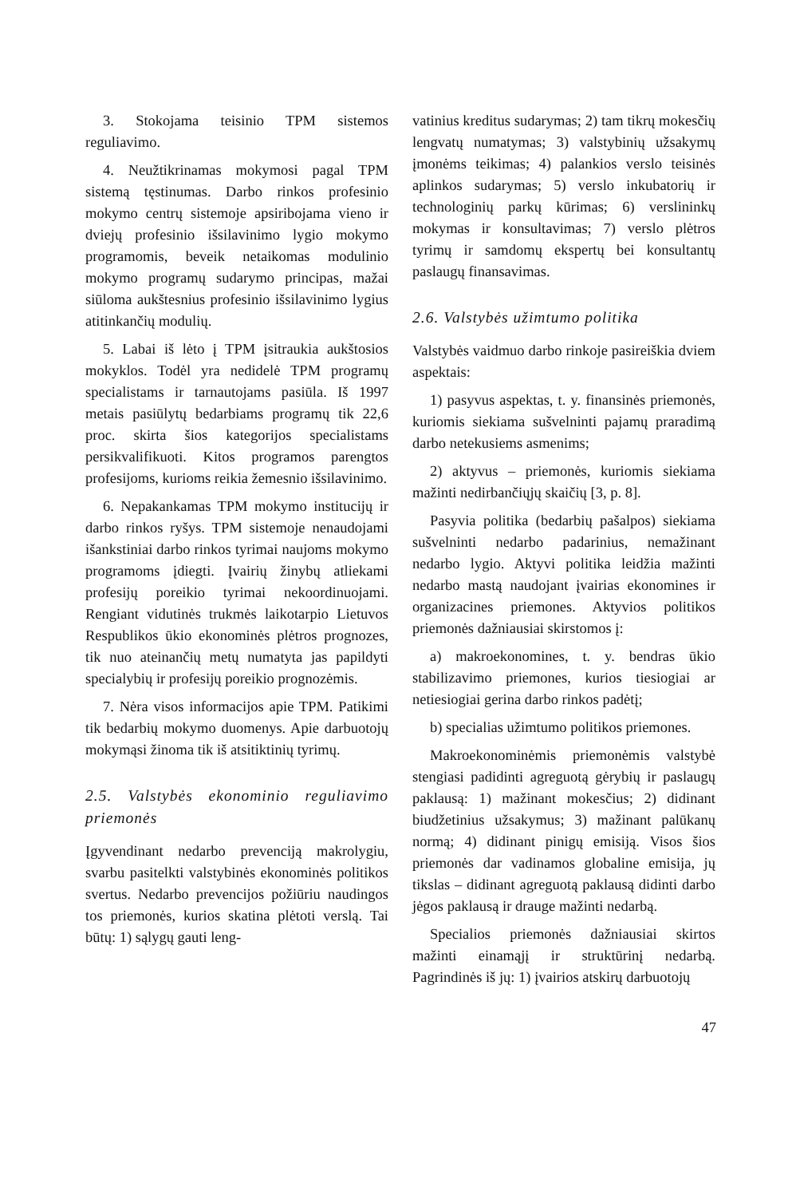3. Stokojama teisinio TPM sistemos reguliavimo.
4. Neužtikrinamas mokymosi pagal TPM sistemą tęstinumas. Darbo rinkos profesinio mokymo centrų sistemoje apsiribojama vieno ir dviejų profesinio išsilavinimo lygio mokymo programomis, beveik netaikomas modulinio mokymo programų sudarymo principas, mažai siūloma aukštesnius profesinio išsilavinimo lygius atitinkančių modulių.
5. Labai iš lėto į TPM įsitraukia aukštosios mokyklos. Todėl yra nedidelė TPM programų specialistams ir tarnautojams pasiūla. Iš 1997 metais pasiūlytų bedarbiams programų tik 22,6 proc. skirta šios kategorijos specialistams persikvalifikuoti. Kitos programos parengtos profesijoms, kurioms reikia žemesnio išsilavinimo.
6. Nepakankamas TPM mokymo institucijų ir darbo rinkos ryšys. TPM sistemoje nenaudojami išankstiniai darbo rinkos tyrimai naujoms mokymo programoms įdiegti. Įvairių žinybų atliekami profesijų poreikio tyrimai nekoordinuojami. Rengiant vidutinės trukmės laikotarpio Lietuvos Respublikos ūkio ekonominės plėtros prognozes, tik nuo ateinančių metų numatyta jas papildyti specialybių ir profesijų poreikio prognozėmis.
7. Nėra visos informacijos apie TPM. Patikimi tik bedarbių mokymo duomenys. Apie darbuotojų mokymąsi žinoma tik iš atsitiktinių tyrimų.
2.5. Valstybės ekonominio reguliavimo priemonės
Įgyvendinant nedarbo prevenciją makrolygiu, svarbu pasitelkti valstybinės ekonominės politikos svertus. Nedarbo prevencijos požiūriu naudingos tos priemonės, kurios skatina plėtoti verslą. Tai būtų: 1) sąlygų gauti leng-
vatinius kreditus sudarymas; 2) tam tikrų mokesčių lengvatų numatymas; 3) valstybinių užsakymų įmonėms teikimas; 4) palankios verslo teisinės aplinkos sudarymas; 5) verslo inkubatorių ir technologinių parkų kūrimas; 6) verslininkų mokymas ir konsultavimas; 7) verslo plėtros tyrimų ir samdomų ekspertų bei konsultantų paslaugų finansavimas.
2.6. Valstybės užimtumo politika
Valstybės vaidmuo darbo rinkoje pasireiškia dviem aspektais:
1) pasyvus aspektas, t. y. finansinės priemonės, kuriomis siekiama sušvelninti pajamų praradimą darbo netekusiems asmenims;
2) aktyvus – priemonės, kuriomis siekiama mažinti nedirbančiųjų skaičių [3, p. 8].
Pasyvia politika (bedarbių pašalpos) siekiama sušvelninti nedarbo padarinius, nemažinant nedarbo lygio. Aktyvi politika leidžia mažinti nedarbo mastą naudojant įvairias ekonomines ir organizacines priemones. Aktyvios politikos priemonės dažniausiai skirstomos į:
a) makroekonomines, t. y. bendras ūkio stabilizavimo priemones, kurios tiesiogiai ar netiesiogiai gerina darbo rinkos padėtį;
b) specialias užimtumo politikos priemones.
Makroekonominėmis priemonėmis valstybė stengiasi padidinti agreguotą gėrybių ir paslaugų paklausą: 1) mažinant mokesčius; 2) didinant biudžetinius užsakymus; 3) mažinant palūkanų normą; 4) didinant pinigų emisiją. Visos šios priemonės dar vadinamos globaline emisija, jų tikslas – didinant agreguotą paklausą didinti darbo jėgos paklausą ir drauge mažinti nedarbą.
Specialios priemonės dažniausiai skirtos mažinti einamąjį ir struktūrinį nedarbą. Pagrindinės iš jų: 1) įvairios atskirų darbuotojų
47